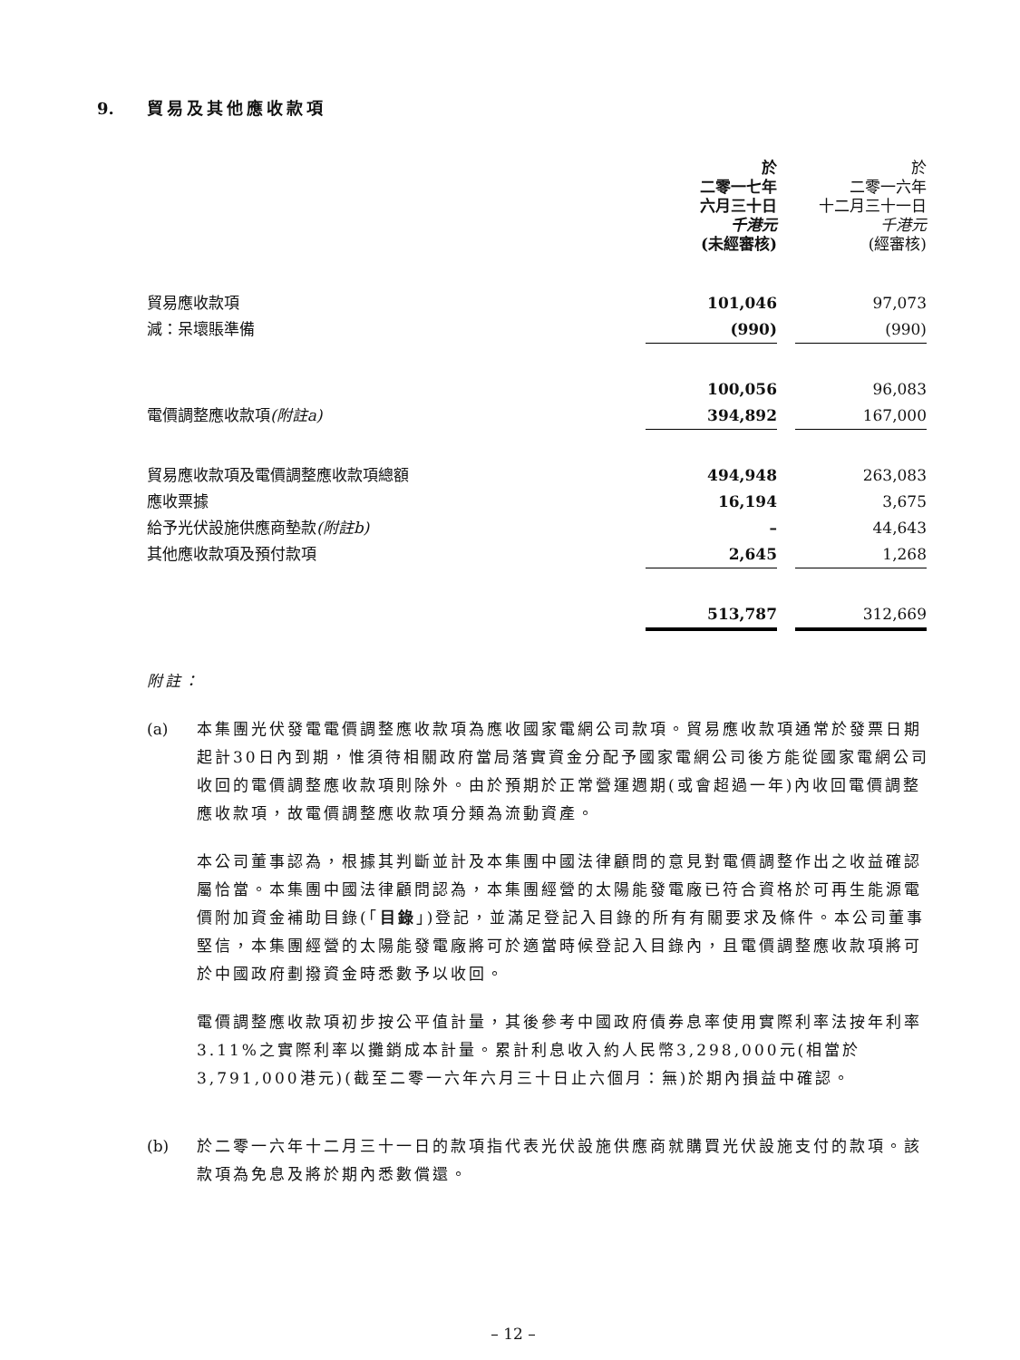9. 貿易及其他應收款項
| | 於 二零一七年 六月三十日 千港元 (未經審核) | | 於 二零一六年 十二月三十一日 千港元 (經審核) |
| 貿易應收款項 | 101,046 | | 97,073 |
| 減：呆壞賬準備 | (990) | | (990) |
| | 100,056 | | 96,083 |
| 電價調整應收款項 (附註a) | 394,892 | | 167,000 |
| 貿易應收款項及電價調整應收款項總額 | 494,948 | | 263,083 |
| 應收票據 | 16,194 | | 3,675 |
| 給予光伏設施供應商墊款 (附註b) | – | | 44,643 |
| 其他應收款項及預付款項 | 2,645 | | 1,268 |
| | 513,787 | | 312,669 |
附註：
(a) 本集團光伏發電電價調整應收款項為應收國家電網公司款項。貿易應收款項通常於發票日期起計30日內到期，惟須待相關政府當局落實資金分配予國家電網公司後方能從國家電網公司收回的電價調整應收款項則除外。由於預期於正常營運週期(或會超過一年)內收回電價調整應收款項，故電價調整應收款項分類為流動資產。
本公司董事認為，根據其判斷並計及本集團中國法律顧問的意見對電價調整作出之收益確認屬恰當。本集團中國法律顧問認為，本集團經營的太陽能發電廠已符合資格於可再生能源電價附加資金補助目錄(「目錄」)登記，並滿足登記入目錄的所有有關要求及條件。本公司董事堅信，本集團經營的太陽能發電廠將可於適當時候登記入目錄內，且電價調整應收款項將可於中國政府劃撥資金時悉數予以收回。
電價調整應收款項初步按公平值計量，其後參考中國政府債券息率使用實際利率法按年利率3.11%之實際利率以攤銷成本計量。累計利息收入約人民幣3,298,000元(相當於3,791,000港元)(截至二零一六年六月三十日止六個月：無)於期內損益中確認。
(b) 於二零一六年十二月三十一日的款項指代表光伏設施供應商就購買光伏設施支付的款項。該款項為免息及將於期內悉數償還。
– 12 –